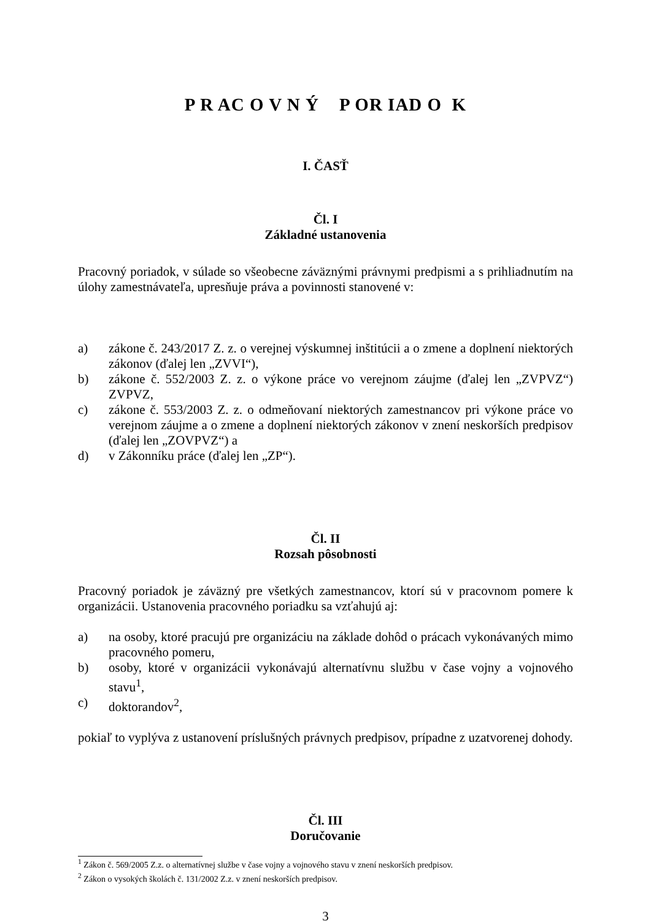P R AC O V N Ý P OR IAD O K
I. ČASŤ
Čl. I
Základné ustanovenia
Pracovný poriadok, v súlade so všeobecne záväznými právnymi predpismi a s prihliadnutím na úlohy zamestnávateľa, upresňuje práva a povinnosti stanovené v:
a) zákone č. 243/2017 Z. z. o verejnej výskumnej inštitúcii a o zmene a doplnení niektorých zákonov (ďalej len „ZVVI“),
b) zákone č. 552/2003 Z. z. o výkone práce vo verejnom záujme (ďalej len „ZVPVZ“) ZVPVZ,
c) zákone č. 553/2003 Z. z. o odmeňovaní niektorých zamestnancov pri výkone práce vo verejnom záujme a o zmene a doplnení niektorých zákonov v znení neskorších predpisov (ďalej len „ZOVPVZ“) a
d) v Zákonníku práce (ďalej len „ZP“).
Čl. II
Rozsah pôsobnosti
Pracovný poriadok je záväzný pre všetkých zamestnancov, ktorí sú v pracovnom pomere k organizácii. Ustanovenia pracovného poriadku sa vzťahujú aj:
a) na osoby, ktoré pracujú pre organizáciu na základe dohôd o prácach vykonávaných mimo pracovného pomeru,
b) osoby, ktoré v organizácii vykonávajú alternatívnu službu v čase vojny a vojnového stavu<sup>1</sup>,
c) doktorandov<sup>2</sup>,
pokiaľ to vyplýva z ustanovení príslušných právnych predpisov, prípadne z uzatvorenej dohody.
Čl. III
Doručovanie
<sup>1</sup> Zákon č. 569/2005 Z.z. o alternatívnej službe v čase vojny a vojnového stavu v znení neskorších predpisov.
<sup>2</sup> Zákon o vysokých školách č. 131/2002 Z.z. v znení neskorších predpisov.
3